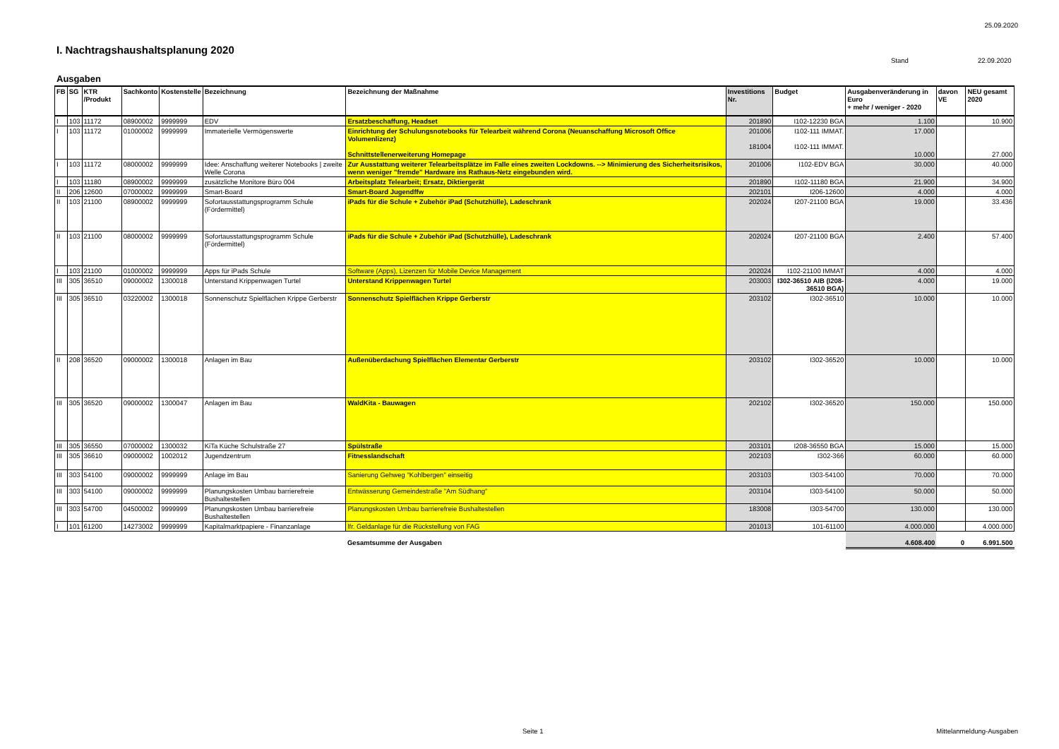25.09.2020
I. Nachtragshaushaltsplanung 2020
Stand 22.09.2020
Ausgaben
| FB | SG | KTR /Produkt | Sachkonto | Kostenstelle | Bezeichnung | Bezeichnung der Maßnahme | Investitions Nr. | Budget | Ausgabenveränderung in Euro + mehr / weniger - 2020 | davon VE | NEU gesamt 2020 |
| --- | --- | --- | --- | --- | --- | --- | --- | --- | --- | --- | --- |
| I | 103 | 11172 | 08900002 | 9999999 | EDV | Ersatzbeschaffung, Headset | 201890 | I102-12230 BGA | 1.100 | | 10.900 |
| I | 103 | 11172 | 01000002 | 9999999 | Immaterielle Vermögenswerte | Einrichtung der Schulungsnotebooks für Telearbeit während Corona (Neuanschaffung Microsoft Office Volumenlizenz) Schnittstellenerweiterung Homepage | 201006 181004 | I102-111 IMMAT. I102-111 IMMAT. | 17.000 10.000 | | 27.000 |
| I | 103 | 11172 | 08000002 | 9999999 | Idee: Anschaffung weiterer Notebooks / zweite Welle Corona | Zur Ausstattung weiterer Telearbeitsplätze im Falle eines zweiten Lockdowns. --> Minimierung des Sicherheitsrisikos, wenn weniger "fremde" Hardware ins Rathaus-Netz eingebunden wird. | 201006 | I102-EDV BGA | 30.000 | | 40.000 |
| I | 103 | 11180 | 08900002 | 9999999 | zusätzliche Monitore Büro 004 | Arbeitsplatz Telearbeit; Ersatz, Diktiergerät | 201890 | I102-11180 BGA | 21.900 | | 34.900 |
| II | 206 | 12600 | 07000002 | 9999999 | Smart-Board | Smart-Board Jugendffw | 202101 | I206-12600 | 4.000 | | 4.000 |
| II | 103 | 21100 | 08900002 | 9999999 | Sofortausstattungsprogramm Schule (Fördermittel) | iPads für die Schule + Zubehör iPad (Schutzhülle), Ladeschrank | 202024 | I207-21100 BGA | 19.000 | | 33.436 |
| II | 103 | 21100 | 08000002 | 9999999 | Sofortausstattungsprogramm Schule (Fördermittel) | iPads für die Schule + Zubehör iPad (Schutzhülle), Ladeschrank | 202024 | I207-21100 BGA | 2.400 | | 57.400 |
| I | 103 | 21100 | 01000002 | 9999999 | Apps für iPads Schule | Software (Apps), Lizenzen für Mobile Device Management | 202024 | I102-21100 IMMAT | 4.000 | | 4.000 |
| III | 305 | 36510 | 09000002 | 1300018 | Unterstand Krippenwagen Turtel | Unterstand Krippenwagen Turtel | 203003 | I302-36510 AIB (I208-36510 BGA) | 4.000 | | 19.000 |
| III | 305 | 36510 | 03220002 | 1300018 | Sonnenschutz Spielflächen Krippe Gerberstr | Sonnenschutz Spielflächen Krippe Gerberstr | 203102 | I302-36510 | 10.000 | | 10.000 |
| II | 208 | 36520 | 09000002 | 1300018 | Anlagen im Bau | Außenüberdachung Spielflächen Elementar Gerberstr | 203102 | I302-36520 | 10.000 | | 10.000 |
| III | 305 | 36520 | 09000002 | 1300047 | Anlagen im Bau | WaldKita - Bauwagen | 202102 | I302-36520 | 150.000 | | 150.000 |
| III | 305 | 36550 | 07000002 | 1300032 | KiTa Küche Schulstraße 27 | Spülstraße | 203101 | I208-36550 BGA | 15.000 | | 15.000 |
| III | 305 | 36610 | 09000002 | 1002012 | Jugendzentrum | Fitnesslandschaft | 202103 | I302-366 | 60.000 | | 60.000 |
| III | 303 | 54100 | 09000002 | 9999999 | Anlage im Bau | Sanierung Gehweg "Kohlbergen" einseitig | 203103 | I303-54100 | 70.000 | | 70.000 |
| III | 303 | 54100 | 09000002 | 9999999 | Planungskosten Umbau barrierefreie Bushaltestellen | Entwässerung Gemeindestraße "Am Südhang" | 203104 | I303-54100 | 50.000 | | 50.000 |
| III | 303 | 54700 | 04500002 | 9999999 | Planungskosten Umbau barrierefreie Bushaltestellen | Planungskosten Umbau barrierefreie Bushaltestellen | 183008 | I303-54700 | 130.000 | | 130.000 |
| I | 101 | 61200 | 14273002 | 9999999 | Kapitalmarktpapiere - Finanzanlage | lfr. Geldanlage für die Rückstellung von FAG | 201013 | 101-61100 | 4.000.000 | | 4.000.000 |
| | | | | | | Gesamtsumme der Ausgaben | | | 4.608.400 | 0 | 6.991.500 |
Seite 1 Mittelanmeldung-Ausgaben